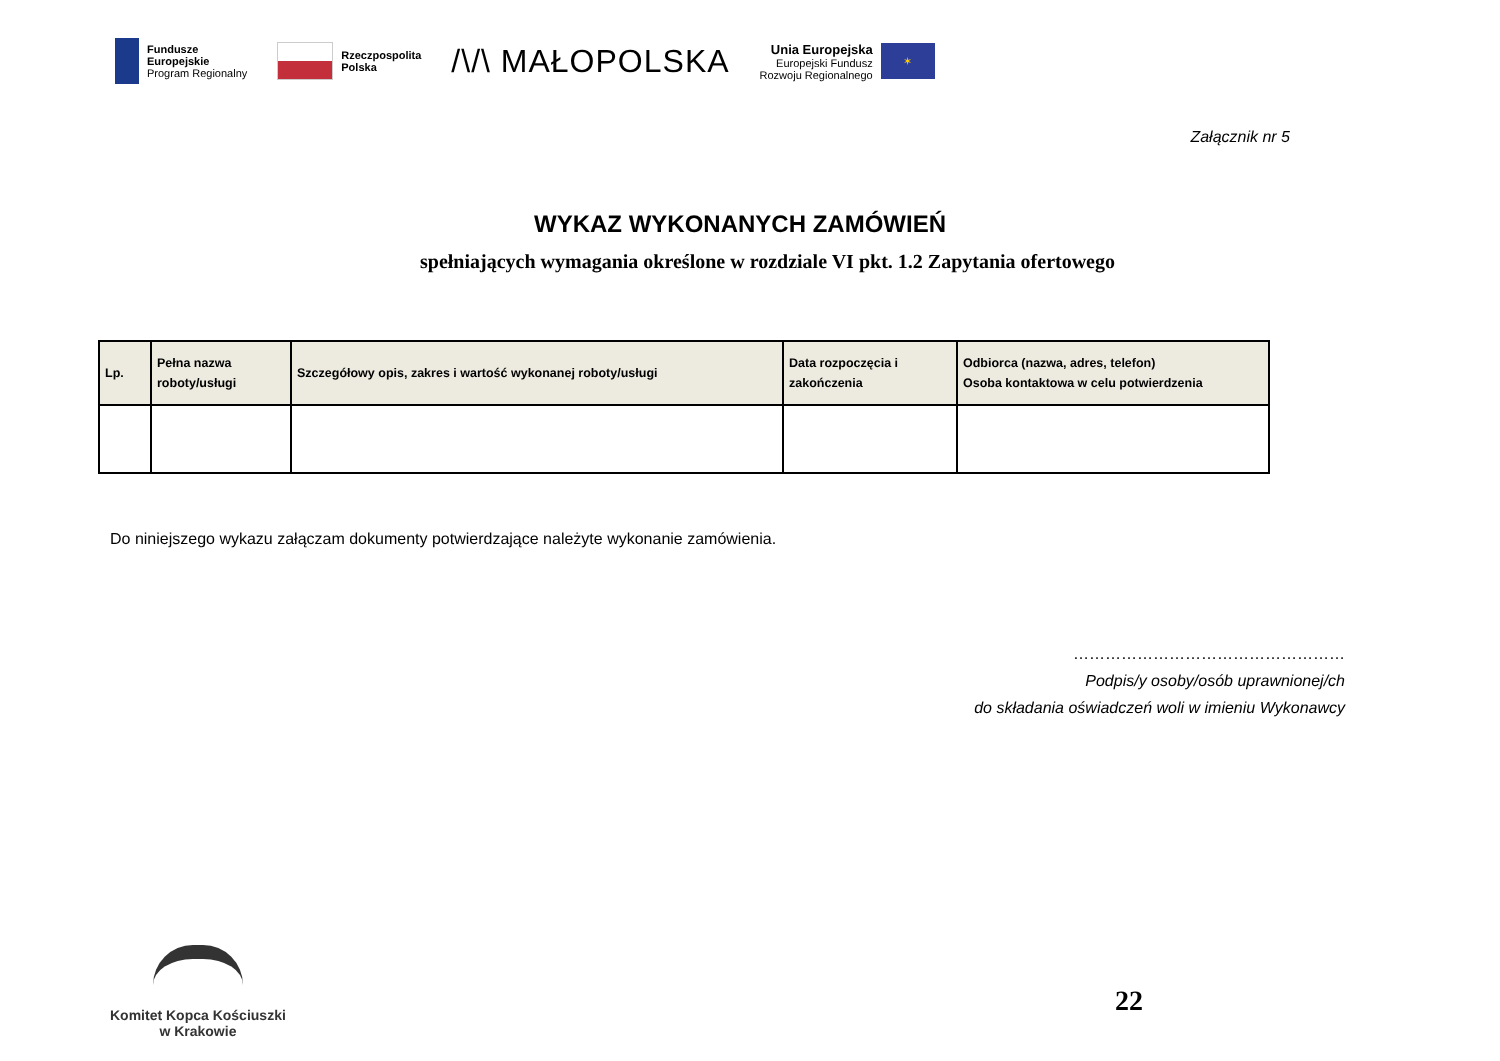Fundusze
Europejskie
Program Regionalny
Rzeczpospolita
Polska
/\/\ MAŁOPOLSKA
Unia Europejska
Europejski Fundusz
Rozwoju Regionalnego
✶
Załącznik nr 5
WYKAZ WYKONANYCH ZAMÓWIEŃ
spełniających wymagania określone w rozdziale VI pkt. 1.2 Zapytania ofertowego
| Lp. | Pełna nazwa roboty/usługi | Szczegółowy opis, zakres i wartość wykonanej roboty/usługi | Data rozpoczęcia i zakończenia | Odbiorca (nazwa, adres, telefon) Osoba kontaktowa w celu potwierdzenia |
| --- | --- | --- | --- | --- |
Do niniejszego wykazu załączam dokumenty potwierdzające należyte wykonanie zamówienia.
……………………………………………
Podpis/y osoby/osób uprawnionej/ch
do składania oświadczeń woli w imieniu Wykonawcy
Komitet Kopca Kościuszki
w Krakowie
22